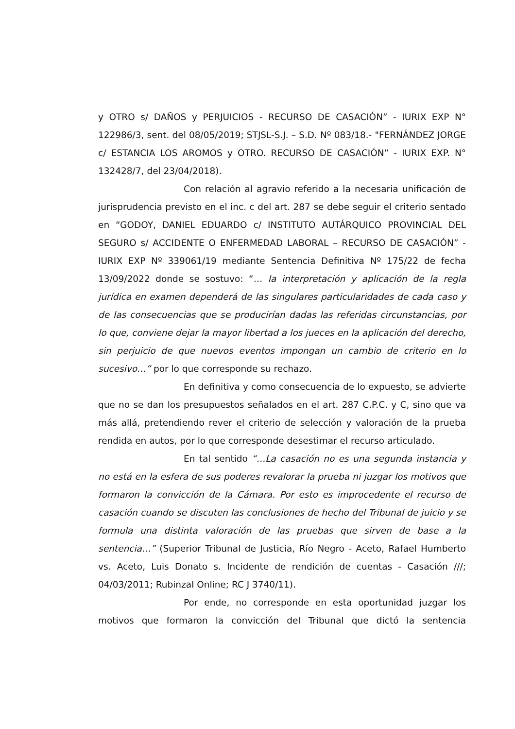y OTRO s/ DAÑOS y PERJUICIOS - RECURSO DE CASACIÓN” - IURIX EXP N° 122986/3, sent. del 08/05/2019; STJSL-S.J. – S.D. Nº 083/18.- "FERNÁNDEZ JORGE c/ ESTANCIA LOS AROMOS y OTRO. RECURSO DE CASACIÓN” - IURIX EXP. N° 132428/7, del 23/04/2018).
Con relación al agravio referido a la necesaria unificación de jurisprudencia previsto en el inc. c del art. 287 se debe seguir el criterio sentado en “GODOY, DANIEL EDUARDO c/ INSTITUTO AUTÁRQUICO PROVINCIAL DEL SEGURO s/ ACCIDENTE O ENFERMEDAD LABORAL – RECURSO DE CASACIÓN” - IURIX EXP Nº 339061/19 mediante Sentencia Definitiva Nº 175/22 de fecha 13/09/2022 donde se sostuvo: “… la interpretación y aplicación de la regla jurídica en examen dependerá de las singulares particularidades de cada caso y de las consecuencias que se producirían dadas las referidas circunstancias, por lo que, conviene dejar la mayor libertad a los jueces en la aplicación del derecho, sin perjuicio de que nuevos eventos impongan un cambio de criterio en lo sucesivo…” por lo que corresponde su rechazo.
En definitiva y como consecuencia de lo expuesto, se advierte que no se dan los presupuestos señalados en el art. 287 C.P.C. y C, sino que va más allá, pretendiendo rever el criterio de selección y valoración de la prueba rendida en autos, por lo que corresponde desestimar el recurso articulado.
En tal sentido “…La casación no es una segunda instancia y no está en la esfera de sus poderes revalorar la prueba ni juzgar los motivos que formaron la convicción de la Cámara. Por esto es improcedente el recurso de casación cuando se discuten las conclusiones de hecho del Tribunal de juicio y se formula una distinta valoración de las pruebas que sirven de base a la sentencia…” (Superior Tribunal de Justicia, Río Negro - Aceto, Rafael Humberto vs. Aceto, Luis Donato s. Incidente de rendición de cuentas - Casación ///; 04/03/2011; Rubinzal Online; RC J 3740/11).
Por ende, no corresponde en esta oportunidad juzgar los motivos que formaron la convicción del Tribunal que dictó la sentencia